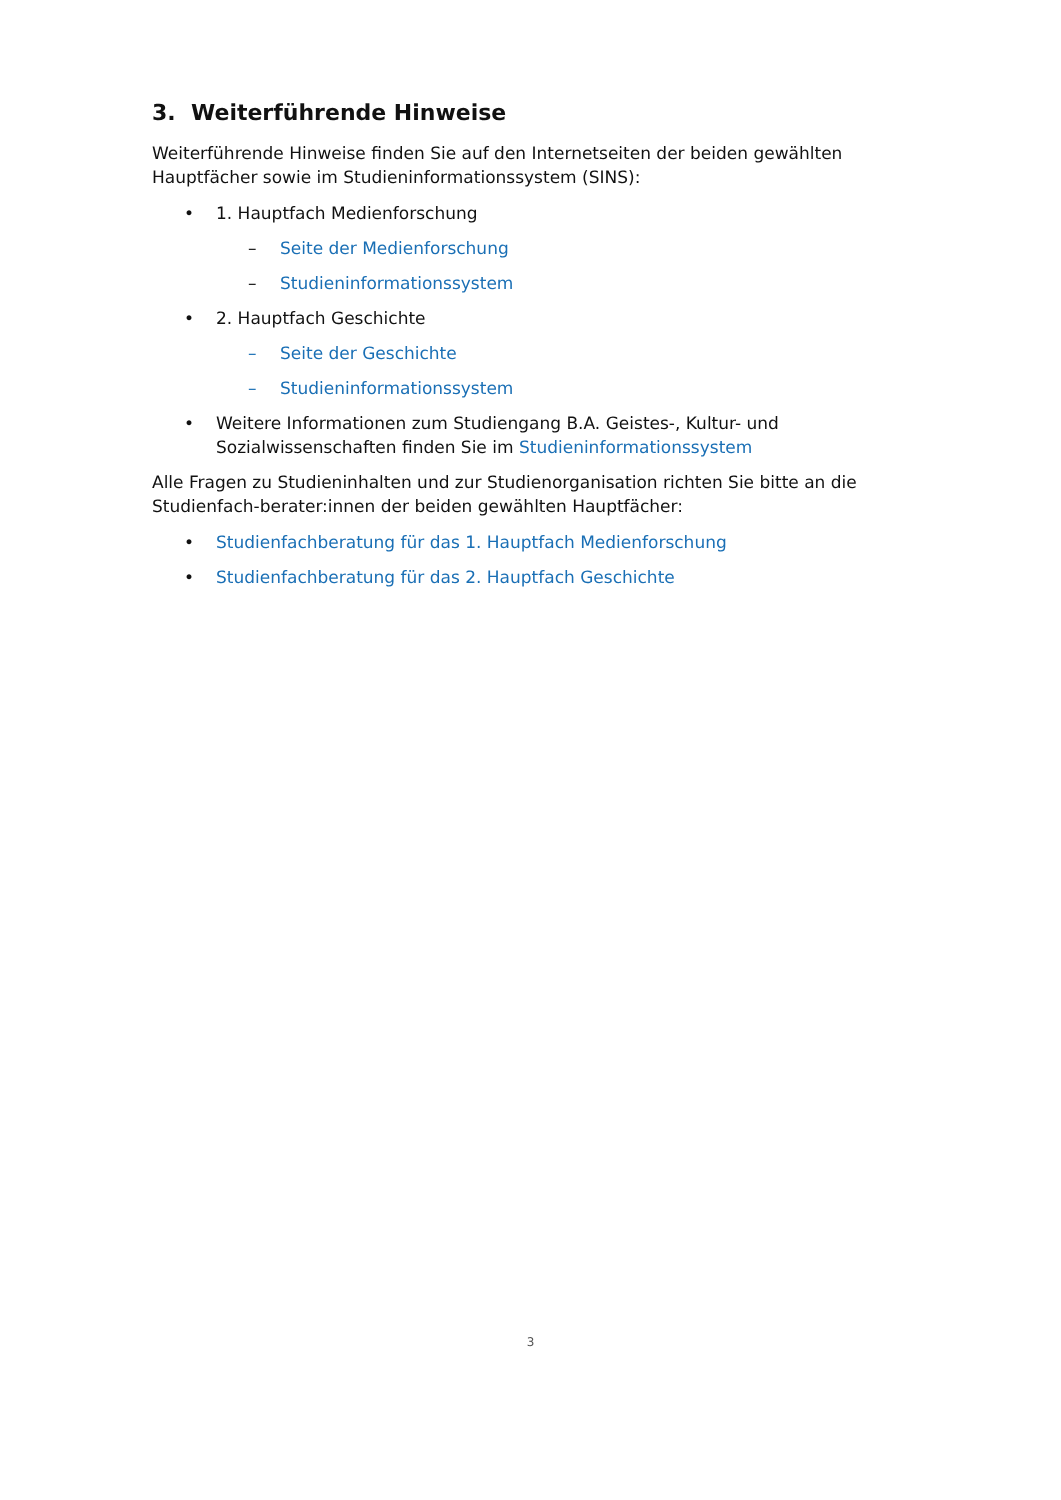3. Weiterführende Hinweise
Weiterführende Hinweise finden Sie auf den Internetseiten der beiden gewählten Hauptfächer sowie im Studieninformationssystem (SINS):
• 1. Hauptfach Medienforschung
– Seite der Medienforschung
– Studieninformationssystem
• 2. Hauptfach Geschichte
– Seite der Geschichte
– Studieninformationssystem
• Weitere Informationen zum Studiengang B.A. Geistes-, Kultur- und Sozialwissenschaften finden Sie im Studieninformationssystem
Alle Fragen zu Studieninhalten und zur Studienorganisation richten Sie bitte an die Studienfach-berater:innen der beiden gewählten Hauptfächer:
• Studienfachberatung für das 1. Hauptfach Medienforschung
• Studienfachberatung für das 2. Hauptfach Geschichte
3